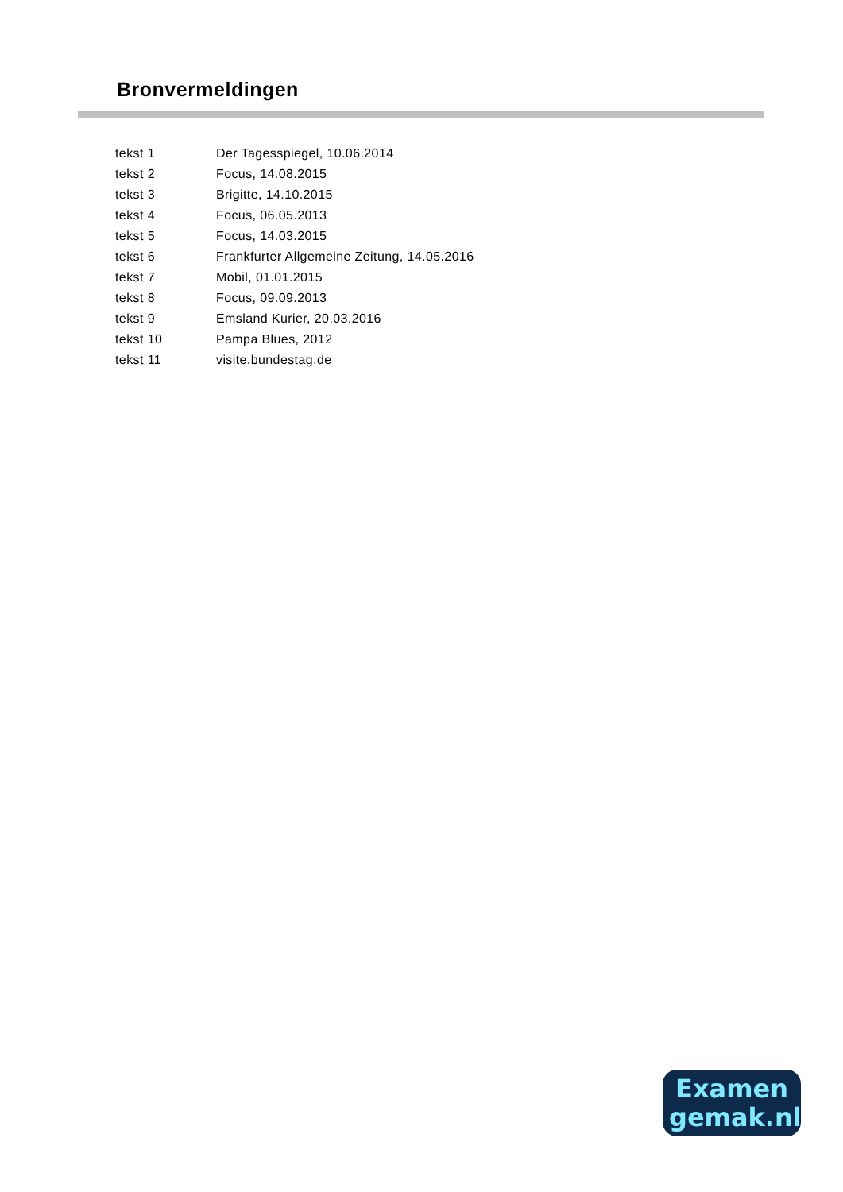Bronvermeldingen
| tekst 1 | Der Tagesspiegel, 10.06.2014 |
| tekst 2 | Focus, 14.08.2015 |
| tekst 3 | Brigitte, 14.10.2015 |
| tekst 4 | Focus, 06.05.2013 |
| tekst 5 | Focus, 14.03.2015 |
| tekst 6 | Frankfurter Allgemeine Zeitung, 14.05.2016 |
| tekst 7 | Mobil, 01.01.2015 |
| tekst 8 | Focus, 09.09.2013 |
| tekst 9 | Emsland Kurier, 20.03.2016 |
| tekst 10 | Pampa Blues, 2012 |
| tekst 11 | visite.bundestag.de |
Examen
gemak.nl